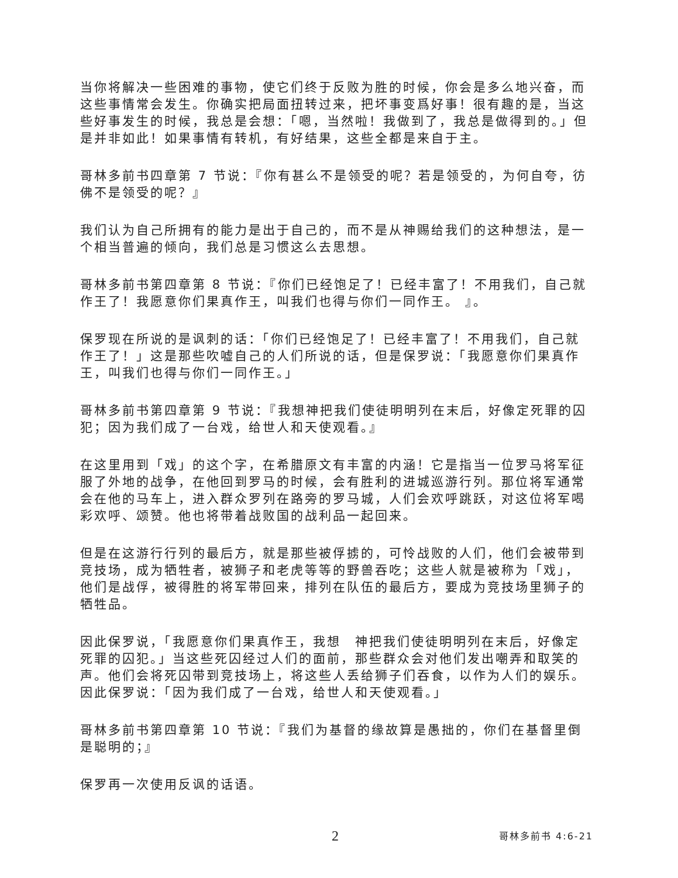当你将解决一些困难的事物，使它们终于反败为胜的时候，你会是多么地兴奋，而这些事情常会发生。你确实把局面扭转过来，把坏事变爲好事！很有趣的是，当这些好事发生的时候，我总是会想：「嗯，当然啦！我做到了，我总是做得到的。」但是并非如此！如果事情有转机，有好结果，这些全都是来自于主。
哥林多前书四章第 7 节说：『你有甚么不是领受的呢？若是领受的，为何自夸，彷佛不是领受的呢？』
我们认为自己所拥有的能力是出于自己的，而不是从神赐给我们的这种想法，是一个相当普遍的倾向，我们总是习惯这么去思想。
哥林多前书第四章第 8 节说：『你们已经饱足了！已经丰富了！不用我们，自己就作王了！我愿意你们果真作王，叫我们也得与你们一同作王。 』。
保罗现在所说的是讽刺的话：「你们已经饱足了！已经丰富了！不用我们，自己就作王了！」这是那些吹嘘自己的人们所说的话，但是保罗说：「我愿意你们果真作王，叫我们也得与你们一同作王。」
哥林多前书第四章第 9 节说：『我想神把我们使徒明明列在末后，好像定死罪的囚犯；因为我们成了一台戏，给世人和天使观看。』
在这里用到「戏」的这个字，在希腊原文有丰富的内涵！它是指当一位罗马将军征服了外地的战争，在他回到罗马的时候，会有胜利的进城巡游行列。那位将军通常会在他的马车上，进入群众罗列在路旁的罗马城，人们会欢呼跳跃，对这位将军喝彩欢呼、颂赞。他也将带着战败国的战利品一起回来。
但是在这游行行列的最后方，就是那些被俘掳的，可怜战败的人们，他们会被带到竞技场，成为牺牲者，被狮子和老虎等等的野兽吞吃；这些人就是被称为「戏」，他们是战俘，被得胜的将军带回来，排列在队伍的最后方，要成为竞技场里狮子的牺牲品。
因此保罗说，「我愿意你们果真作王，我想　神把我们使徒明明列在末后，好像定死罪的囚犯。」当这些死囚经过人们的面前，那些群众会对他们发出嘲弄和取笑的声。他们会将死囚带到竞技场上，将这些人丢给狮子们吞食，以作为人们的娱乐。因此保罗说：「因为我们成了一台戏，给世人和天使观看。」
哥林多前书第四章第 10 节说：『我们为基督的缘故算是愚拙的，你们在基督里倒是聪明的；』
保罗再一次使用反讽的话语。
2 哥林多前书 4:6-21